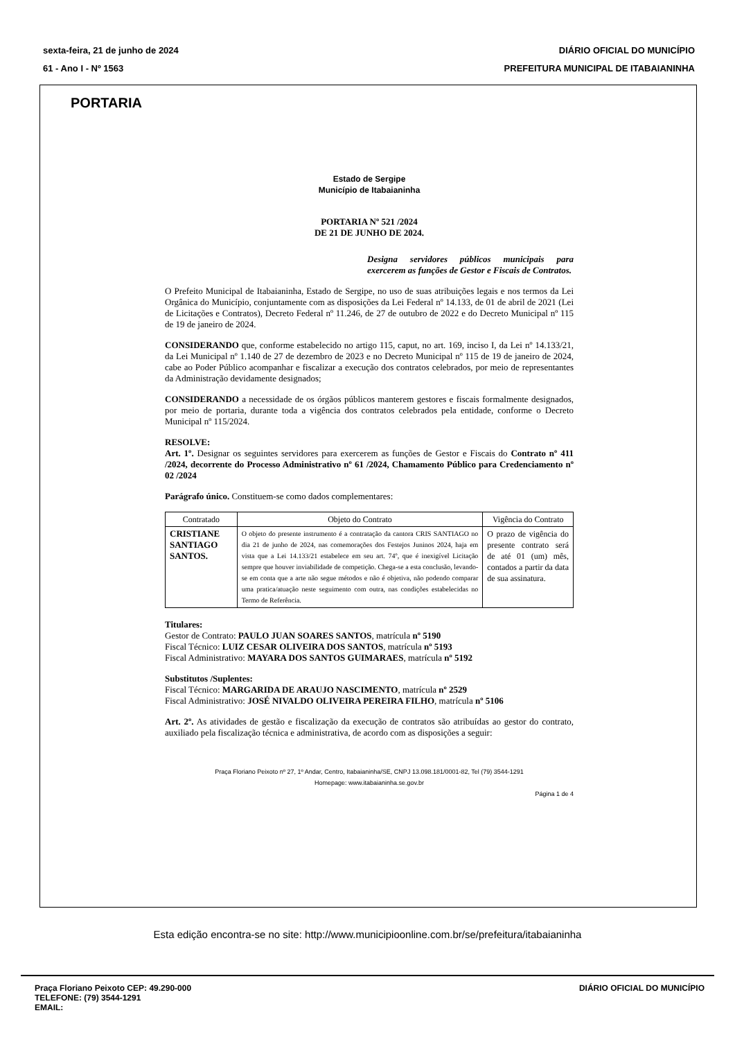sexta-feira, 21 de junho de 2024
61 - Ano I - Nº 1563
DIÁRIO OFICIAL DO MUNICÍPIO
PREFEITURA MUNICIPAL DE ITABAIANINHA
PORTARIA
Estado de Sergipe
Município de Itabaianinha
PORTARIA Nº 521 /2024
DE 21 DE JUNHO DE 2024.
Designa servidores públicos municipais para exercerem as funções de Gestor e Fiscais de Contratos.
O Prefeito Municipal de Itabaianinha, Estado de Sergipe, no uso de suas atribuições legais e nos termos da Lei Orgânica do Município, conjuntamente com as disposições da Lei Federal nº 14.133, de 01 de abril de 2021 (Lei de Licitações e Contratos), Decreto Federal nº 11.246, de 27 de outubro de 2022 e do Decreto Municipal nº 115 de 19 de janeiro de 2024.
CONSIDERANDO que, conforme estabelecido no artigo 115, caput, no art. 169, inciso I, da Lei nº 14.133/21, da Lei Municipal nº 1.140 de 27 de dezembro de 2023 e no Decreto Municipal nº 115 de 19 de janeiro de 2024, cabe ao Poder Público acompanhar e fiscalizar a execução dos contratos celebrados, por meio de representantes da Administração devidamente designados;
CONSIDERANDO a necessidade de os órgãos públicos manterem gestores e fiscais formalmente designados, por meio de portaria, durante toda a vigência dos contratos celebrados pela entidade, conforme o Decreto Municipal nº 115/2024.
RESOLVE:
Art. 1º. Designar os seguintes servidores para exercerem as funções de Gestor e Fiscais do Contrato nº 411 /2024, decorrente do Processo Administrativo nº 61 /2024, Chamamento Público para Credenciamento nº 02 /2024
Parágrafo único. Constituem-se como dados complementares:
| Contratado | Objeto do Contrato | Vigência do Contrato |
| --- | --- | --- |
| CRISTIANE SANTIAGO SANTOS. | O objeto do presente instrumento é a contratação da cantora CRIS SANTIAGO no dia 21 de junho de 2024, nas comemorações dos Festejos Juninos 2024, haja em vista que a Lei 14.133/21 estabelece em seu art. 74º, que é inexigível Licitação sempre que houver inviabilidade de competição. Chega-se a esta conclusão, levando-se em conta que a arte não segue métodos e não é objetiva, não podendo comparar uma pratica/atuação neste seguimento com outra, nas condições estabelecidas no Termo de Referência. | O prazo de vigência do presente contrato será de até 01 (um) mês, contados a partir da data de sua assinatura. |
Titulares:
Gestor de Contrato: PAULO JUAN SOARES SANTOS, matrícula nº 5190
Fiscal Técnico: LUIZ CESAR OLIVEIRA DOS SANTOS, matrícula nº 5193
Fiscal Administrativo: MAYARA DOS SANTOS GUIMARAES, matrícula nº 5192
Substitutos /Suplentes:
Fiscal Técnico: MARGARIDA DE ARAUJO NASCIMENTO, matrícula nº 2529
Fiscal Administrativo: JOSÉ NIVALDO OLIVEIRA PEREIRA FILHO, matrícula nº 5106
Art. 2º. As atividades de gestão e fiscalização da execução de contratos são atribuídas ao gestor do contrato, auxiliado pela fiscalização técnica e administrativa, de acordo com as disposições a seguir:
Praça Floriano Peixoto nº 27, 1º Andar, Centro, Itabaianinha/SE, CNPJ 13.098.181/0001-82, Tel (79) 3544-1291
Homepage: www.itabaianinha.se.gov.br
Página 1 de 4
Esta edição encontra-se no site: http://www.municipioonline.com.br/se/prefeitura/itabaianinha
Praça Floriano Peixoto CEP: 49.290-000
TELEFONE: (79) 3544-1291
EMAIL:
DIÁRIO OFICIAL DO MUNICÍPIO